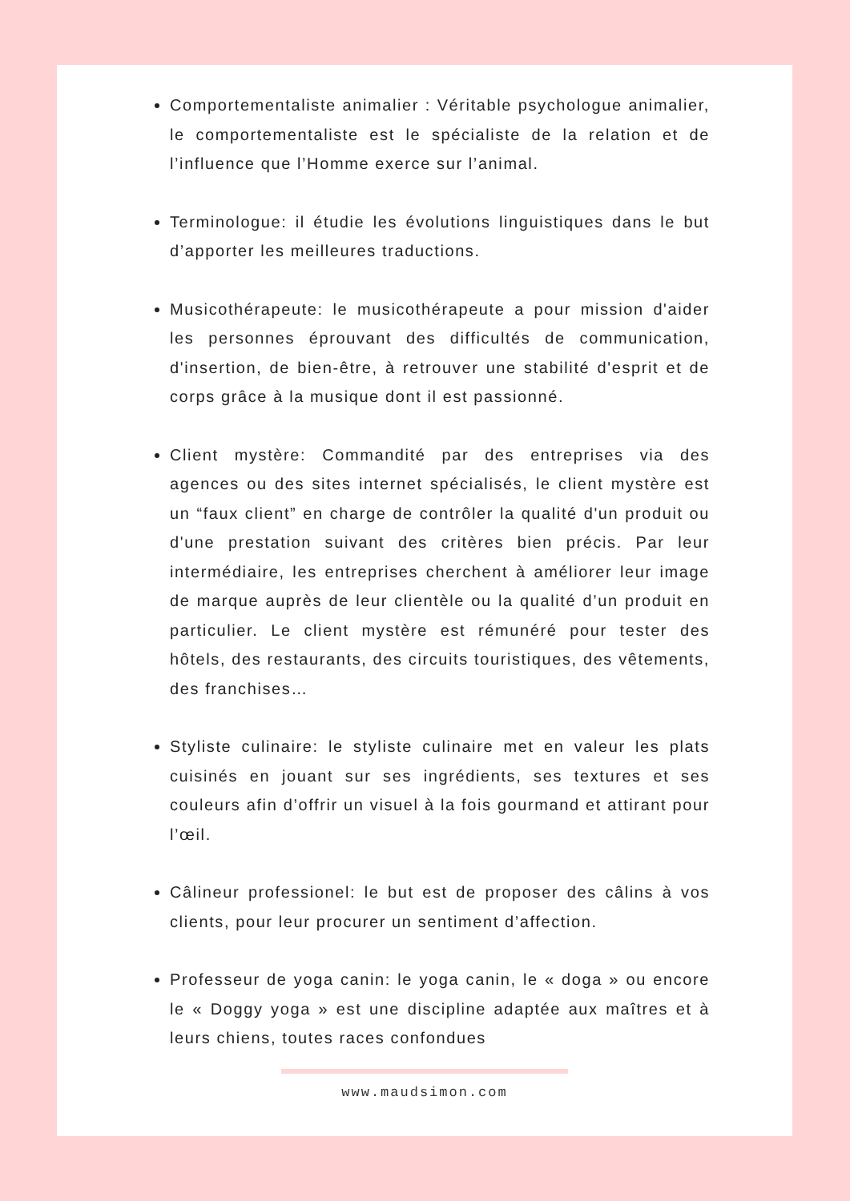Comportementaliste animalier : Véritable psychologue animalier, le comportementaliste est le spécialiste de la relation et de l’influence que l’Homme exerce sur l’animal.
Terminologue: il étudie les évolutions linguistiques dans le but d’apporter les meilleures traductions.
Musicothérapeute: le musicothérapeute a pour mission d'aider les personnes éprouvant des difficultés de communication, d'insertion, de bien-être, à retrouver une stabilité d'esprit et de corps grâce à la musique dont il est passionné.
Client mystère: Commandité par des entreprises via des agences ou des sites internet spécialisés, le client mystère est un “faux client” en charge de contrôler la qualité d'un produit ou d'une prestation suivant des critères bien précis. Par leur intermédiaire, les entreprises cherchent à améliorer leur image de marque auprès de leur clientèle ou la qualité d’un produit en particulier. Le client mystère est rémunéré pour tester des hôtels, des restaurants, des circuits touristiques, des vêtements, des franchises…
Styliste culinaire: le styliste culinaire met en valeur les plats cuisinés en jouant sur ses ingrédients, ses textures et ses couleurs afin d’offrir un visuel à la fois gourmand et attirant pour l’œil.
Câlineur professionel: le but est de proposer des câlins à vos clients, pour leur procurer un sentiment d’affection.
Professeur de yoga canin: le yoga canin, le « doga » ou encore le « Doggy yoga » est une discipline adaptée aux maîtres et à leurs chiens, toutes races confondues
www.maudsimon.com